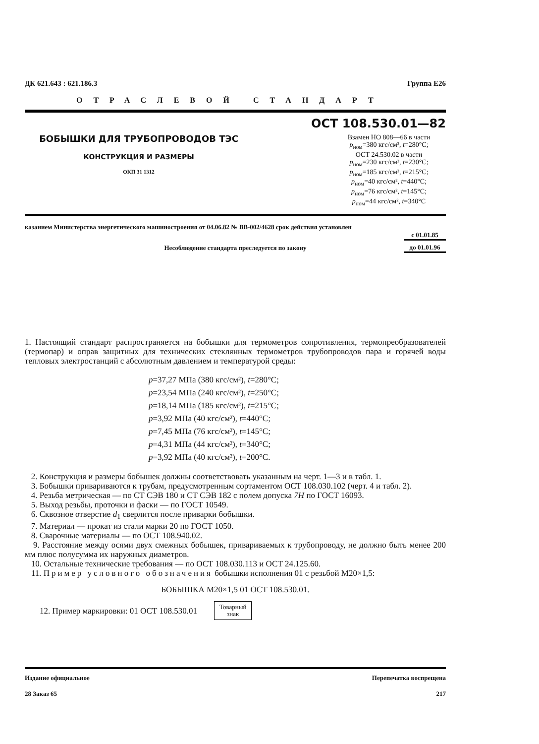ДК 621.643 : 621.186.3 Группа Е26
ОТРАСЛЕВОЙ СТАНДАРТ
ОСТ 108.530.01—82
БОБЫШКИ ДЛЯ ТРУБОПРОВОДОВ ТЭС
КОНСТРУКЦИЯ И РАЗМЕРЫ
ОКП 31 1312
Взамен НО 808—66 в части
p<sub>ном</sub>=380 кгс/см², t=280°С;
ОСТ 24.530.02 в части
p<sub>ном</sub>=230 кгс/см², t=230°С;
p<sub>ном</sub>=185 кгс/см², t=215°С;
p<sub>ном</sub>=40 кгс/см², t=440°С;
p<sub>ном</sub>=76 кгс/см², t=145°С;
p<sub>ном</sub>=44 кгс/см², t=340°С
казанием Министерства энергетического машиностроения от 04.06.82 № ВВ-002/4628 срок действия установлен
с 01.01.85
до 01.01.96
Несоблюдение стандарта преследуется по закону
1. Настоящий стандарт распространяется на бобышки для термометров сопротивления, термопреобразователей (термопар) и оправ защитных для технических стеклянных термометров трубопроводов пара и горячей воды тепловых электростанций с абсолютным давлением и температурой среды:
p=37,27 МПа (380 кгс/см²), t=280°С;
p=23,54 МПа (240 кгс/см²), t=250°С;
p=18,14 МПа (185 кгс/см²), t=215°С;
p=3,92 МПа (40 кгс/см²), t=440°С;
p=7,45 МПа (76 кгс/см²), t=145°С;
p=4,31 МПа (44 кгс/см²), t=340°С;
p=3,92 МПа (40 кгс/см²), t=200°С.
2. Конструкция и размеры бобышек должны соответствовать указанным на черт. 1—3 и в табл. 1.
3. Бобышки привариваются к трубам, предусмотренным сортаментом ОСТ 108.030.102 (черт. 4 и табл. 2).
4. Резьба метрическая — по СТ СЭВ 180 и СТ СЭВ 182 с полем допуска 7H по ГОСТ 16093.
5. Выход резьбы, проточки и фаски — по ГОСТ 10549.
6. Сквозное отверстие d<sub>1</sub> сверлится после приварки бобышки.
7. Материал — прокат из стали марки 20 по ГОСТ 1050.
8. Сварочные материалы — по ОСТ 108.940.02.
9. Расстояние между осями двух смежных бобышек, привариваемых к трубопроводу, не должно быть менее 200 мм плюс полусумма их наружных диаметров.
10. Остальные технические требования — по ОСТ 108.030.113 и ОСТ 24.125.60.
11. Пример условного обозначения бобышки исполнения 01 с резьбой М20×1,5:
БОБЫШКА М20×1,5 01 ОСТ 108.530.01.
12. Пример маркировки: 01 ОСТ 108.530.01 Товарный
знак
Издание официальное Перепечатка воспрещена
28 Заказ 65 217